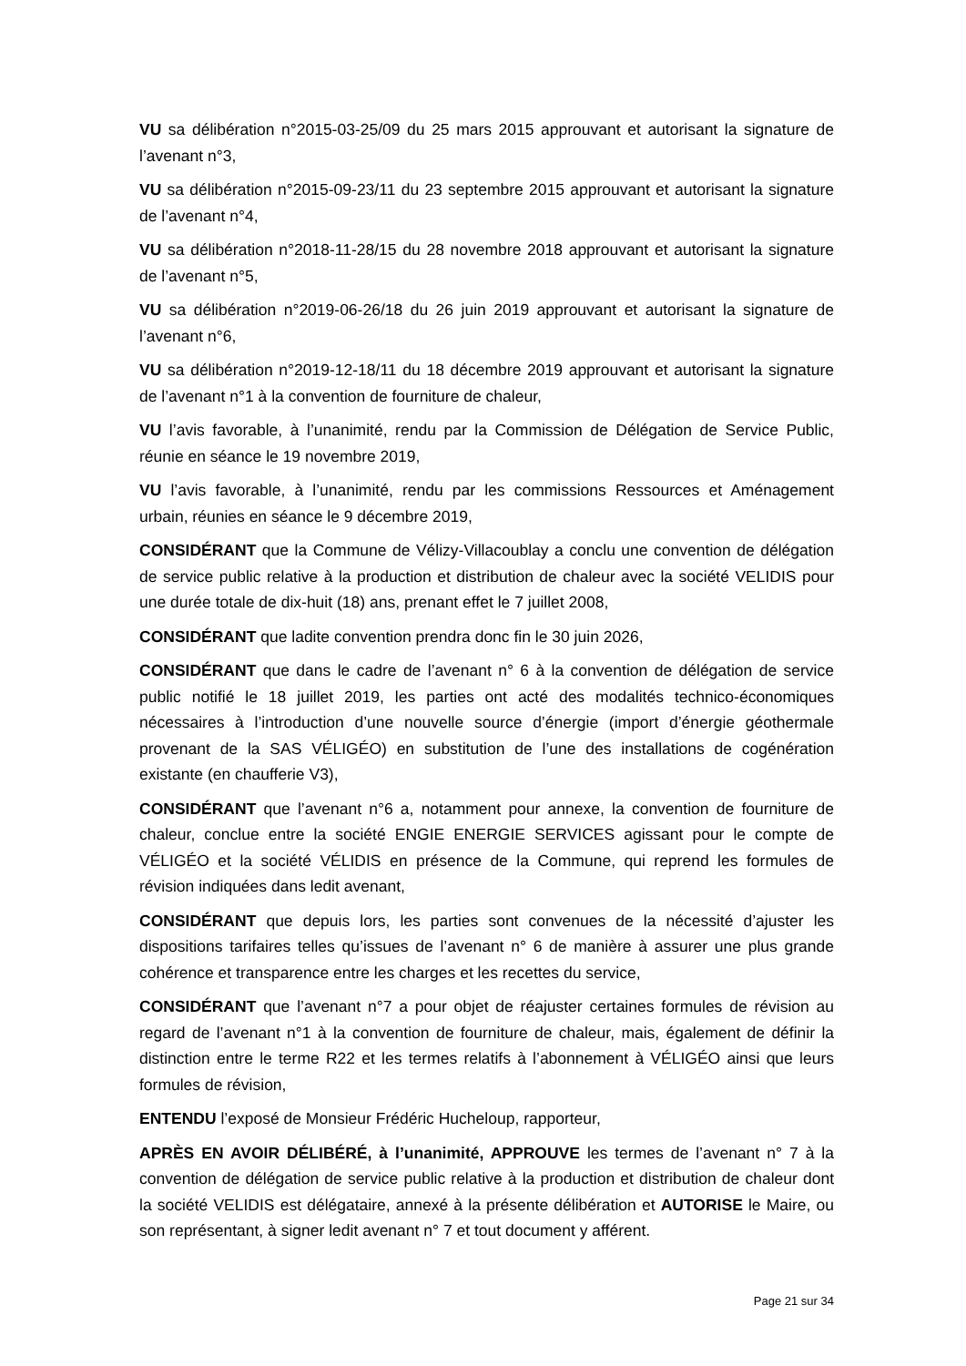VU sa délibération n°2015-03-25/09 du 25 mars 2015 approuvant et autorisant la signature de l’avenant n°3,
VU sa délibération n°2015-09-23/11 du 23 septembre 2015 approuvant et autorisant la signature de l’avenant n°4,
VU sa délibération n°2018-11-28/15 du 28 novembre 2018 approuvant et autorisant la signature de l’avenant n°5,
VU sa délibération n°2019-06-26/18 du 26 juin 2019 approuvant et autorisant la signature de l’avenant n°6,
VU sa délibération n°2019-12-18/11 du 18 décembre 2019 approuvant et autorisant la signature de l’avenant n°1 à la convention de fourniture de chaleur,
VU l’avis favorable, à l’unanimité, rendu par la Commission de Délégation de Service Public, réunie en séance le 19 novembre 2019,
VU l’avis favorable, à l’unanimité, rendu par les commissions Ressources et Aménagement urbain, réunies en séance le 9 décembre 2019,
CONSIDÉRANT que la Commune de Vélizy-Villacoublay a conclu une convention de délégation de service public relative à la production et distribution de chaleur avec la société VELIDIS pour une durée totale de dix-huit (18) ans, prenant effet le 7 juillet 2008,
CONSIDÉRANT que ladite convention prendra donc fin le 30 juin 2026,
CONSIDÉRANT que dans le cadre de l’avenant n° 6 à la convention de délégation de service public notifié le 18 juillet 2019, les parties ont acté des modalités technico-économiques nécessaires à l’introduction d’une nouvelle source d’énergie (import d’énergie géothermale provenant de la SAS VÉLIGÉO) en substitution de l’une des installations de cogénération existante (en chaufferie V3),
CONSIDÉRANT que l’avenant n°6 a, notamment pour annexe, la convention de fourniture de chaleur, conclue entre la société ENGIE ENERGIE SERVICES agissant pour le compte de VÉLIGÉO et la société VÉLIDIS en présence de la Commune, qui reprend les formules de révision indiquées dans ledit avenant,
CONSIDÉRANT que depuis lors, les parties sont convenues de la nécessité d’ajuster les dispositions tarifaires telles qu’issues de l’avenant n° 6 de manière à assurer une plus grande cohérence et transparence entre les charges et les recettes du service,
CONSIDÉRANT que l’avenant n°7 a pour objet de réajuster certaines formules de révision au regard de l’avenant n°1 à la convention de fourniture de chaleur, mais, également de définir la distinction entre le terme R22 et les termes relatifs à l’abonnement à VÉLIGÉO ainsi que leurs formules de révision,
ENTENDU l’exposé de Monsieur Frédéric Hucheloup, rapporteur,
APRÈS EN AVOIR DÉLIBÉRÉ, à l’unanimité, APPROUVE les termes de l’avenant n° 7 à la convention de délégation de service public relative à la production et distribution de chaleur dont la société VELIDIS est délégataire, annexé à la présente délibération et AUTORISE le Maire, ou son représentant, à signer ledit avenant n° 7 et tout document y afférent.
Page 21 sur 34